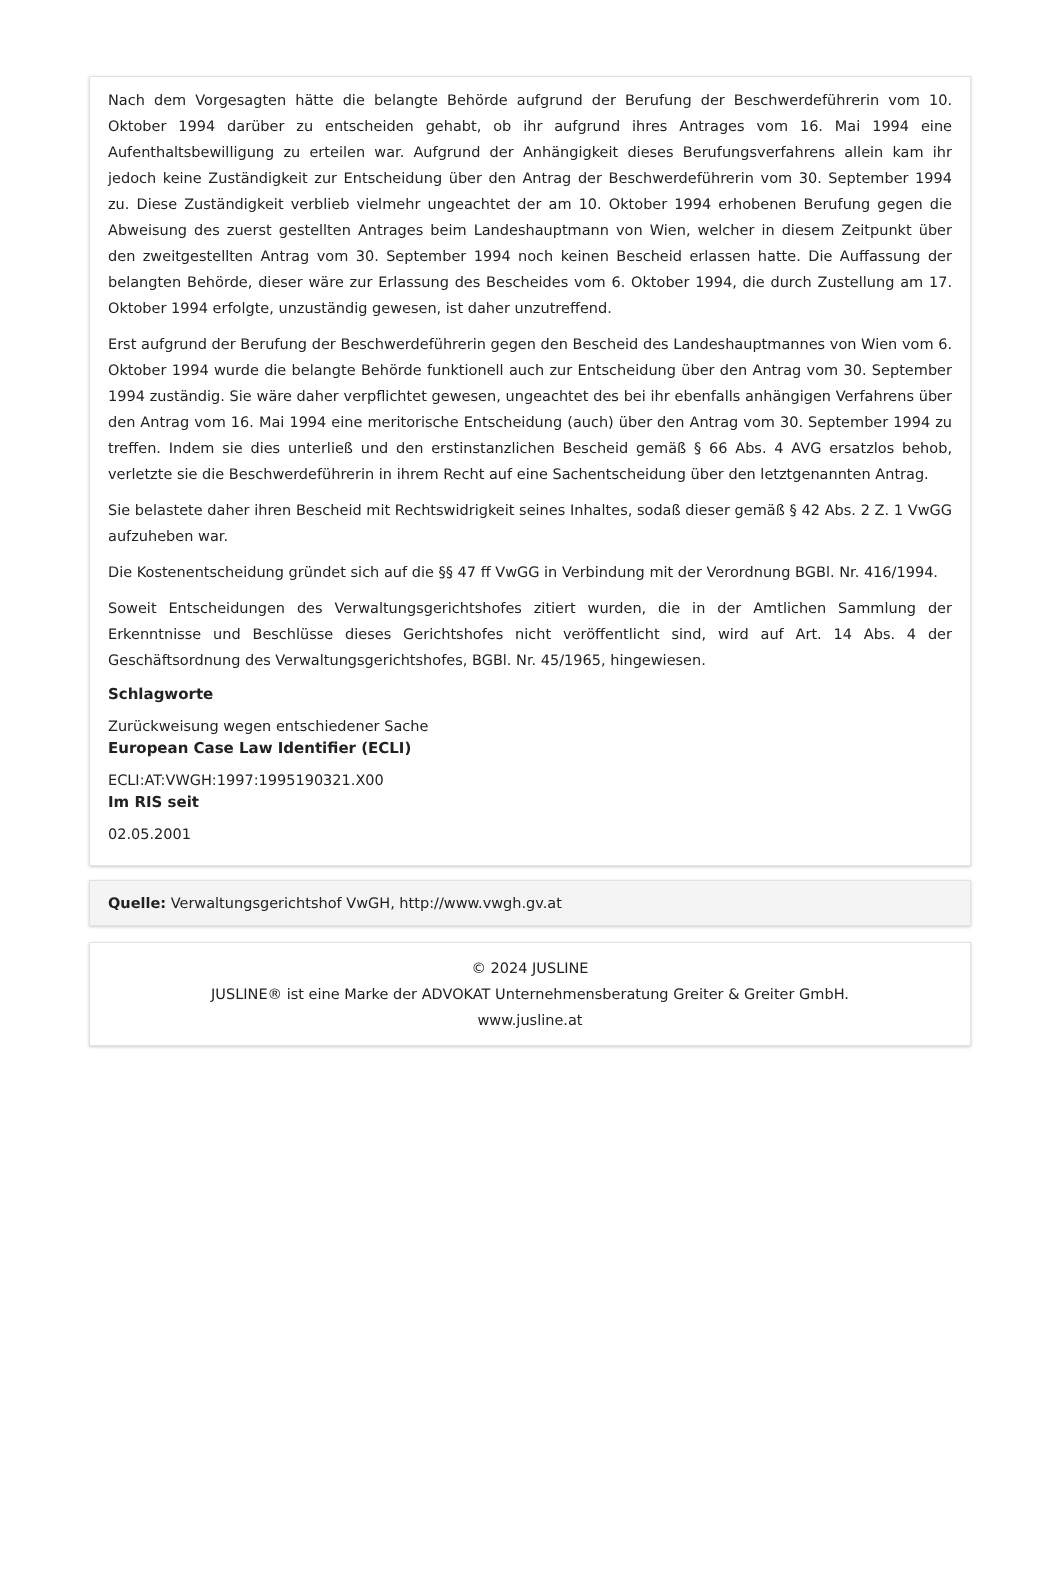Nach dem Vorgesagten hätte die belangte Behörde aufgrund der Berufung der Beschwerdeführerin vom 10. Oktober 1994 darüber zu entscheiden gehabt, ob ihr aufgrund ihres Antrages vom 16. Mai 1994 eine Aufenthaltsbewilligung zu erteilen war. Aufgrund der Anhängigkeit dieses Berufungsverfahrens allein kam ihr jedoch keine Zuständigkeit zur Entscheidung über den Antrag der Beschwerdeführerin vom 30. September 1994 zu. Diese Zuständigkeit verblieb vielmehr ungeachtet der am 10. Oktober 1994 erhobenen Berufung gegen die Abweisung des zuerst gestellten Antrages beim Landeshauptmann von Wien, welcher in diesem Zeitpunkt über den zweitgestellten Antrag vom 30. September 1994 noch keinen Bescheid erlassen hatte. Die Auffassung der belangten Behörde, dieser wäre zur Erlassung des Bescheides vom 6. Oktober 1994, die durch Zustellung am 17. Oktober 1994 erfolgte, unzuständig gewesen, ist daher unzutreffend.
Erst aufgrund der Berufung der Beschwerdeführerin gegen den Bescheid des Landeshauptmannes von Wien vom 6. Oktober 1994 wurde die belangte Behörde funktionell auch zur Entscheidung über den Antrag vom 30. September 1994 zuständig. Sie wäre daher verpflichtet gewesen, ungeachtet des bei ihr ebenfalls anhängigen Verfahrens über den Antrag vom 16. Mai 1994 eine meritorische Entscheidung (auch) über den Antrag vom 30. September 1994 zu treffen. Indem sie dies unterließ und den erstinstanzlichen Bescheid gemäß § 66 Abs. 4 AVG ersatzlos behob, verletzte sie die Beschwerdeführerin in ihrem Recht auf eine Sachentscheidung über den letztgenannten Antrag.
Sie belastete daher ihren Bescheid mit Rechtswidrigkeit seines Inhaltes, sodaß dieser gemäß § 42 Abs. 2 Z. 1 VwGG aufzuheben war.
Die Kostenentscheidung gründet sich auf die §§ 47 ff VwGG in Verbindung mit der Verordnung BGBl. Nr. 416/1994.
Soweit Entscheidungen des Verwaltungsgerichtshofes zitiert wurden, die in der Amtlichen Sammlung der Erkenntnisse und Beschlüsse dieses Gerichtshofes nicht veröffentlicht sind, wird auf Art. 14 Abs. 4 der Geschäftsordnung des Verwaltungsgerichtshofes, BGBl. Nr. 45/1965, hingewiesen.
Schlagworte
Zurückweisung wegen entschiedener Sache
European Case Law Identifier (ECLI)
ECLI:AT:VWGH:1997:1995190321.X00
Im RIS seit
02.05.2001
Quelle: Verwaltungsgerichtshof VwGH, http://www.vwgh.gv.at
© 2024 JUSLINE
JUSLINE® ist eine Marke der ADVOKAT Unternehmensberatung Greiter & Greiter GmbH.
www.jusline.at